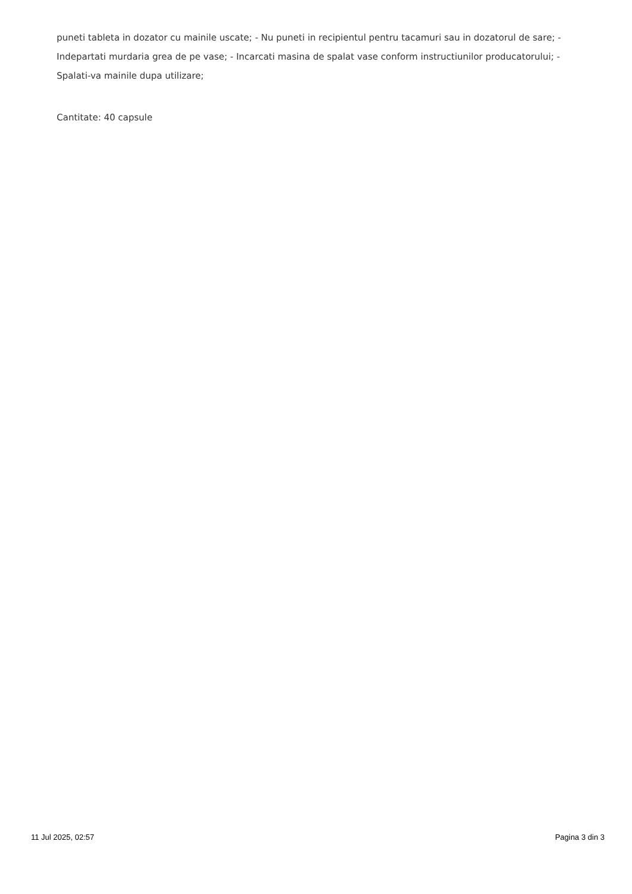puneti tableta in dozator cu mainile uscate; - Nu puneti in recipientul pentru tacamuri sau in dozatorul de sare; - Indepartati murdaria grea de pe vase; - Incarcati masina de spalat vase conform instructiunilor producatorului; - Spalati-va mainile dupa utilizare;
Cantitate: 40 capsule
11 Jul 2025, 02:57 Pagina 3 din 3